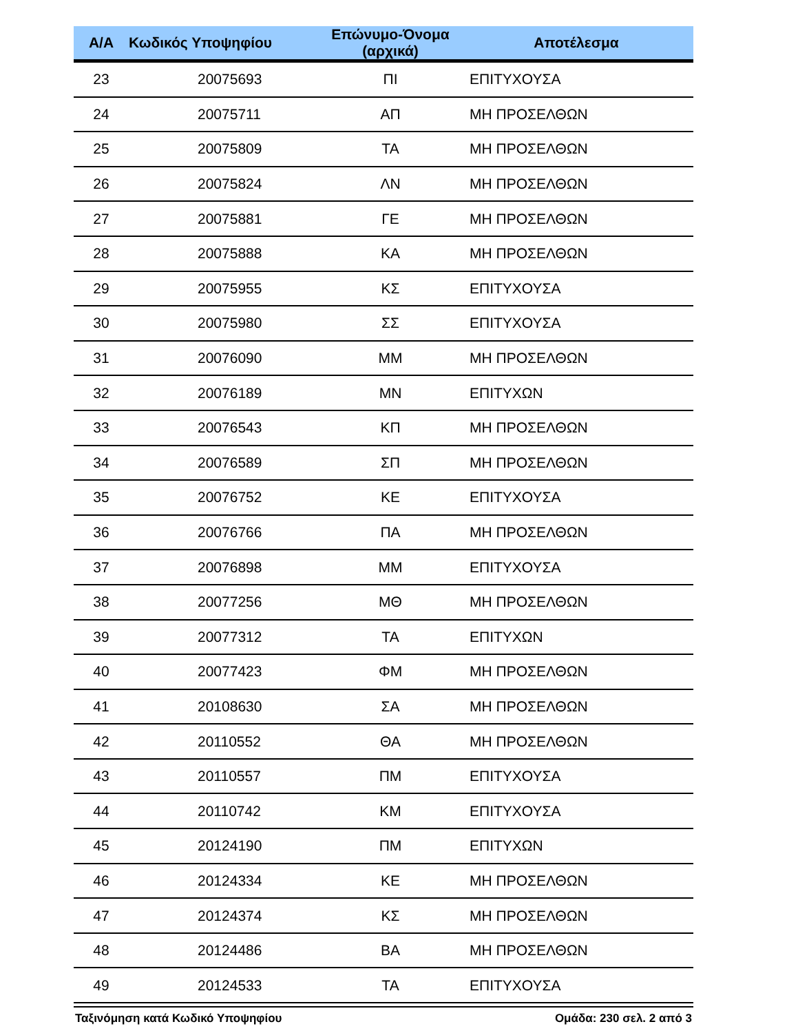| Α/Α | Κωδικός Υποψηφίου | Επώνυμο-Όνομα (αρχικά) | Αποτέλεσμα |
| --- | --- | --- | --- |
| 23 | 20075693 | ΠΙ | ΕΠΙΤΥΧΟΥΣΑ |
| 24 | 20075711 | ΑΠ | ΜΗ ΠΡΟΣΕΛΘΩΝ |
| 25 | 20075809 | ΤΑ | ΜΗ ΠΡΟΣΕΛΘΩΝ |
| 26 | 20075824 | ΛΝ | ΜΗ ΠΡΟΣΕΛΘΩΝ |
| 27 | 20075881 | ΓΕ | ΜΗ ΠΡΟΣΕΛΘΩΝ |
| 28 | 20075888 | ΚΑ | ΜΗ ΠΡΟΣΕΛΘΩΝ |
| 29 | 20075955 | ΚΣ | ΕΠΙΤΥΧΟΥΣΑ |
| 30 | 20075980 | ΣΣ | ΕΠΙΤΥΧΟΥΣΑ |
| 31 | 20076090 | ΜΜ | ΜΗ ΠΡΟΣΕΛΘΩΝ |
| 32 | 20076189 | ΜΝ | ΕΠΙΤΥΧΩΝ |
| 33 | 20076543 | ΚΠ | ΜΗ ΠΡΟΣΕΛΘΩΝ |
| 34 | 20076589 | ΣΠ | ΜΗ ΠΡΟΣΕΛΘΩΝ |
| 35 | 20076752 | ΚΕ | ΕΠΙΤΥΧΟΥΣΑ |
| 36 | 20076766 | ΠΑ | ΜΗ ΠΡΟΣΕΛΘΩΝ |
| 37 | 20076898 | ΜΜ | ΕΠΙΤΥΧΟΥΣΑ |
| 38 | 20077256 | ΜΘ | ΜΗ ΠΡΟΣΕΛΘΩΝ |
| 39 | 20077312 | ΤΑ | ΕΠΙΤΥΧΩΝ |
| 40 | 20077423 | ΦΜ | ΜΗ ΠΡΟΣΕΛΘΩΝ |
| 41 | 20108630 | ΣΑ | ΜΗ ΠΡΟΣΕΛΘΩΝ |
| 42 | 20110552 | ΘΑ | ΜΗ ΠΡΟΣΕΛΘΩΝ |
| 43 | 20110557 | ΠΜ | ΕΠΙΤΥΧΟΥΣΑ |
| 44 | 20110742 | ΚΜ | ΕΠΙΤΥΧΟΥΣΑ |
| 45 | 20124190 | ΠΜ | ΕΠΙΤΥΧΩΝ |
| 46 | 20124334 | ΚΕ | ΜΗ ΠΡΟΣΕΛΘΩΝ |
| 47 | 20124374 | ΚΣ | ΜΗ ΠΡΟΣΕΛΘΩΝ |
| 48 | 20124486 | ΒΑ | ΜΗ ΠΡΟΣΕΛΘΩΝ |
| 49 | 20124533 | ΤΑ | ΕΠΙΤΥΧΟΥΣΑ |
Ταξινόμηση κατά Κωδικό Υποψηφίου Ομάδα: 230 σελ. 2 από 3